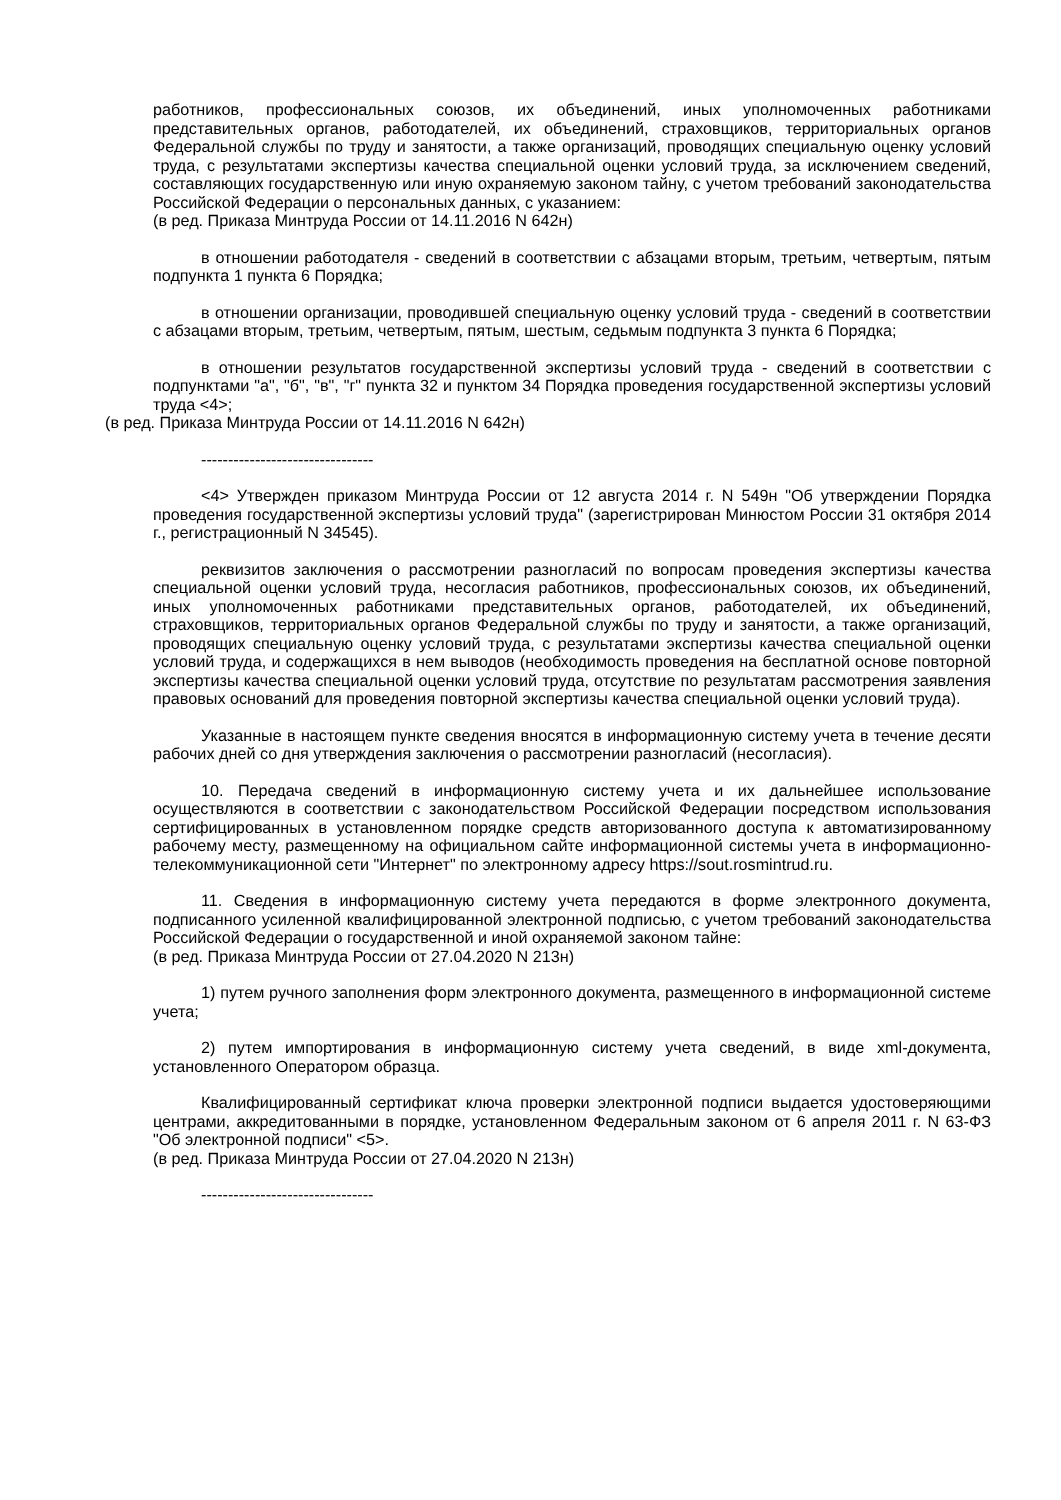работников, профессиональных союзов, их объединений, иных уполномоченных работниками представительных органов, работодателей, их объединений, страховщиков, территориальных органов Федеральной службы по труду и занятости, а также организаций, проводящих специальную оценку условий труда, с результатами экспертизы качества специальной оценки условий труда, за исключением сведений, составляющих государственную или иную охраняемую законом тайну, с учетом требований законодательства Российской Федерации о персональных данных, с указанием:
(в ред. Приказа Минтруда России от 14.11.2016 N 642н)
в отношении работодателя - сведений в соответствии с абзацами вторым, третьим, четвертым, пятым подпункта 1 пункта 6 Порядка;
в отношении организации, проводившей специальную оценку условий труда - сведений в соответствии с абзацами вторым, третьим, четвертым, пятым, шестым, седьмым подпункта 3 пункта 6 Порядка;
в отношении результатов государственной экспертизы условий труда - сведений в соответствии с подпунктами "а", "б", "в", "г" пункта 32 и пунктом 34 Порядка проведения государственной экспертизы условий труда <4>;
(в ред. Приказа Минтруда России от 14.11.2016 N 642н)
--------------------------------
<4> Утвержден приказом Минтруда России от 12 августа 2014 г. N 549н "Об утверждении Порядка проведения государственной экспертизы условий труда" (зарегистрирован Минюстом России 31 октября 2014 г., регистрационный N 34545).
реквизитов заключения о рассмотрении разногласий по вопросам проведения экспертизы качества специальной оценки условий труда, несогласия работников, профессиональных союзов, их объединений, иных уполномоченных работниками представительных органов, работодателей, их объединений, страховщиков, территориальных органов Федеральной службы по труду и занятости, а также организаций, проводящих специальную оценку условий труда, с результатами экспертизы качества специальной оценки условий труда, и содержащихся в нем выводов (необходимость проведения на бесплатной основе повторной экспертизы качества специальной оценки условий труда, отсутствие по результатам рассмотрения заявления правовых оснований для проведения повторной экспертизы качества специальной оценки условий труда).
Указанные в настоящем пункте сведения вносятся в информационную систему учета в течение десяти рабочих дней со дня утверждения заключения о рассмотрении разногласий (несогласия).
10. Передача сведений в информационную систему учета и их дальнейшее использование осуществляются в соответствии с законодательством Российской Федерации посредством использования сертифицированных в установленном порядке средств авторизованного доступа к автоматизированному рабочему месту, размещенному на официальном сайте информационной системы учета в информационно-телекоммуникационной сети "Интернет" по электронному адресу https://sout.rosmintrud.ru.
11. Сведения в информационную систему учета передаются в форме электронного документа, подписанного усиленной квалифицированной электронной подписью, с учетом требований законодательства Российской Федерации о государственной и иной охраняемой законом тайне:
(в ред. Приказа Минтруда России от 27.04.2020 N 213н)
1) путем ручного заполнения форм электронного документа, размещенного в информационной системе учета;
2) путем импортирования в информационную систему учета сведений, в виде xml-документа, установленного Оператором образца.
Квалифицированный сертификат ключа проверки электронной подписи выдается удостоверяющими центрами, аккредитованными в порядке, установленном Федеральным законом от 6 апреля 2011 г. N 63-ФЗ "Об электронной подписи" <5>.
(в ред. Приказа Минтруда России от 27.04.2020 N 213н)
--------------------------------